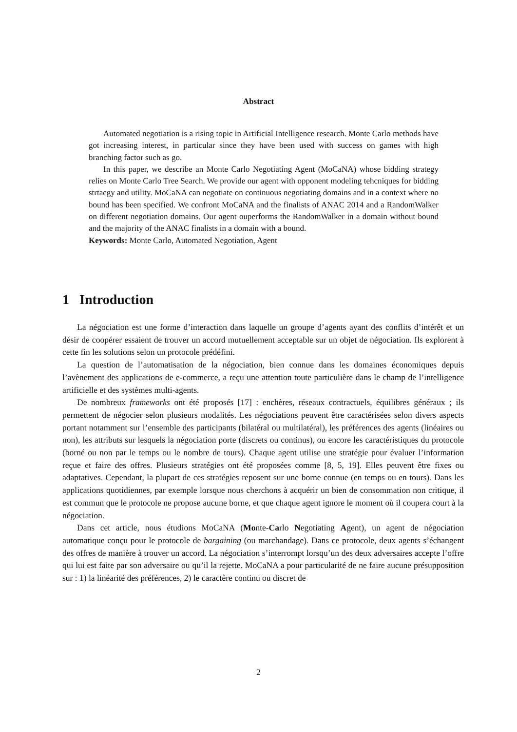Abstract
Automated negotiation is a rising topic in Artificial Intelligence research. Monte Carlo methods have got increasing interest, in particular since they have been used with success on games with high branching factor such as go.
In this paper, we describe an Monte Carlo Negotiating Agent (MoCaNA) whose bidding strategy relies on Monte Carlo Tree Search. We provide our agent with opponent modeling tehcniques for bidding strtaegy and utility. MoCaNA can negotiate on continuous negotiating domains and in a context where no bound has been specified. We confront MoCaNA and the finalists of ANAC 2014 and a RandomWalker on different negotiation domains. Our agent ouperforms the RandomWalker in a domain without bound and the majority of the ANAC finalists in a domain with a bound.
Keywords: Monte Carlo, Automated Negotiation, Agent
1 Introduction
La négociation est une forme d’interaction dans laquelle un groupe d’agents ayant des conflits d’intérêt et un désir de coopérer essaient de trouver un accord mutuellement acceptable sur un objet de négociation. Ils explorent à cette fin les solutions selon un protocole prédéfini.
La question de l’automatisation de la négociation, bien connue dans les domaines économiques depuis l’avènement des applications de e-commerce, a reçu une attention toute particulière dans le champ de l’intelligence artificielle et des systèmes multi-agents.
De nombreux frameworks ont été proposés [17] : enchères, réseaux contractuels, équilibres généraux ; ils permettent de négocier selon plusieurs modalités. Les négociations peuvent être caractérisées selon divers aspects portant notamment sur l’ensemble des participants (bilatéral ou multilatéral), les préférences des agents (linéaires ou non), les attributs sur lesquels la négociation porte (discrets ou continus), ou encore les caractéristiques du protocole (borné ou non par le temps ou le nombre de tours). Chaque agent utilise une stratégie pour évaluer l’information reçue et faire des offres. Plusieurs stratégies ont été proposées comme [8, 5, 19]. Elles peuvent être fixes ou adaptatives. Cependant, la plupart de ces stratégies reposent sur une borne connue (en temps ou en tours). Dans les applications quotidiennes, par exemple lorsque nous cherchons à acquérir un bien de consommation non critique, il est commun que le protocole ne propose aucune borne, et que chaque agent ignore le moment où il coupera court à la négociation.
Dans cet article, nous étudions MoCaNA (Monte-Carlo Negotiating Agent), un agent de négociation automatique conçu pour le protocole de bargaining (ou marchandage). Dans ce protocole, deux agents s’échangent des offres de manière à trouver un accord. La négociation s’interrompt lorsqu’un des deux adversaires accepte l’offre qui lui est faite par son adversaire ou qu’il la rejette. MoCaNA a pour particularité de ne faire aucune présupposition sur : 1) la linéarité des préférences, 2) le caractère continu ou discret de
2